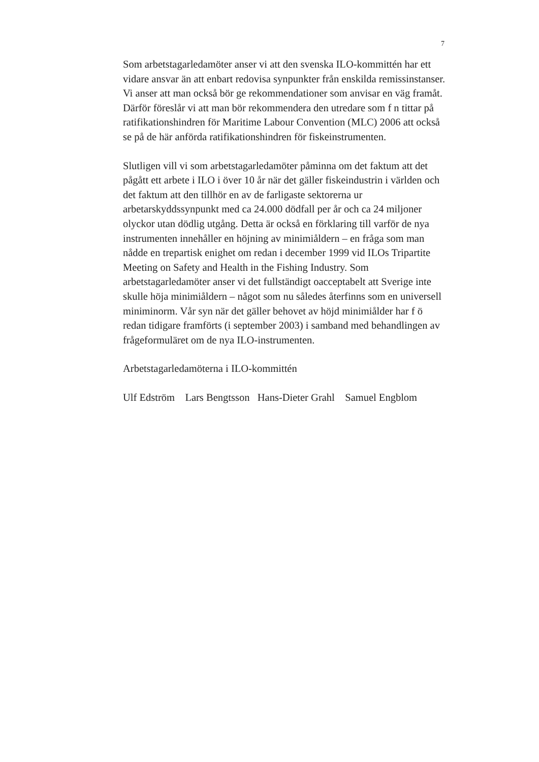7
Som arbetstagarledamöter anser vi att den svenska ILO-kommittén har ett vidare ansvar än att enbart redovisa synpunkter från enskilda remissinstanser. Vi anser att man också bör ge rekommendationer som anvisar en väg framåt. Därför föreslår vi att man bör rekommendera den utredare som f n tittar på ratifikationshindren för Maritime Labour Convention (MLC) 2006 att också se på de här anförda ratifikationshindren för fiskeinstrumenten.
Slutligen vill vi som arbetstagarledamöter påminna om det faktum att det pågått ett arbete i ILO i över 10 år när det gäller fiskeindustrin i världen och det faktum att den tillhör en av de farligaste sektorerna ur arbetarskyddssynpunkt med ca 24.000 dödfall per år och ca 24 miljoner olyckor utan dödlig utgång. Detta är också en förklaring till varför de nya instrumenten innehåller en höjning av minimiåldern – en fråga som man nådde en trepartisk enighet om redan i december 1999 vid ILOs Tripartite Meeting on Safety and Health in the Fishing Industry. Som arbetstagarledamöter anser vi det fullständigt oacceptabelt att Sverige inte skulle höja minimiåldern – något som nu således återfinns som en universell miniminorm. Vår syn när det gäller behovet av höjd minimiålder har f ö redan tidigare framförts (i september 2003) i samband med behandlingen av frågeformuläret om de nya ILO-instrumenten.
Arbetstagarledamöterna i ILO-kommittén
Ulf Edström Lars Bengtsson Hans-Dieter Grahl Samuel Engblom